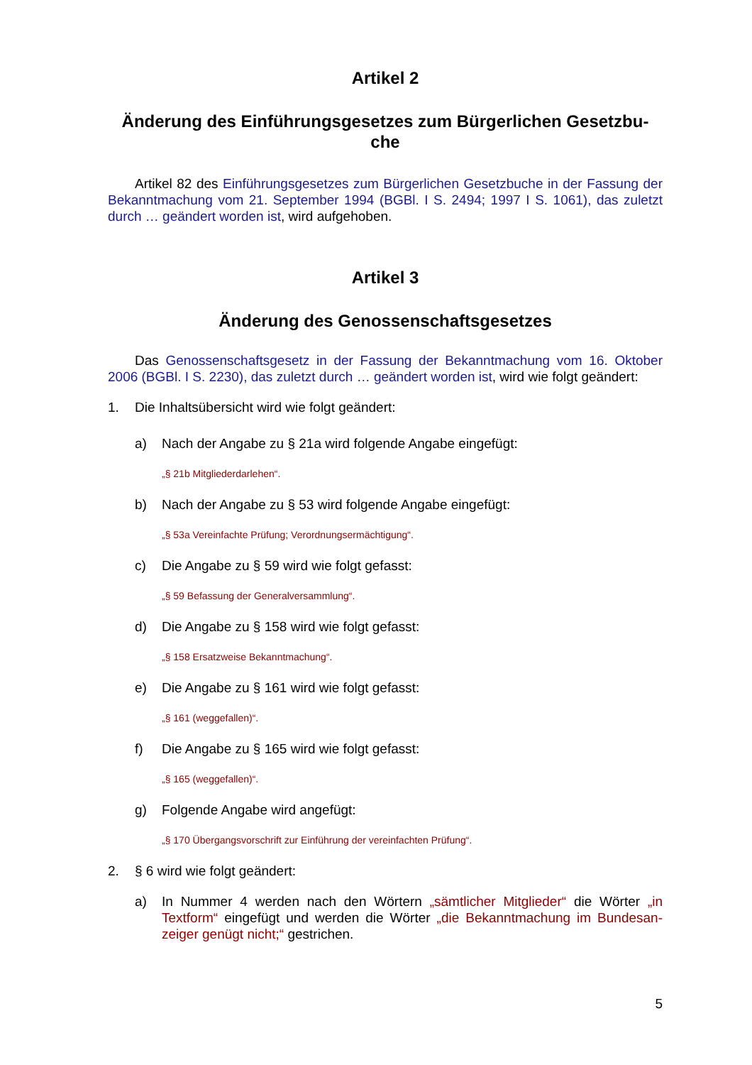Artikel 2
Änderung des Einführungsgesetzes zum Bürgerlichen Gesetzbu-
che
Artikel 82 des Einführungsgesetzes zum Bürgerlichen Gesetzbuche in der Fassung der Bekanntmachung vom 21. September 1994 (BGBl. I S. 2494; 1997 I S. 1061), das zuletzt durch … geändert worden ist, wird aufgehoben.
Artikel 3
Änderung des Genossenschaftsgesetzes
Das Genossenschaftsgesetz in der Fassung der Bekanntmachung vom 16. Oktober 2006 (BGBl. I S. 2230), das zuletzt durch … geändert worden ist, wird wie folgt geändert:
1. Die Inhaltsübersicht wird wie folgt geändert:
a) Nach der Angabe zu § 21a wird folgende Angabe eingefügt:
„§ 21b Mitgliederdarlehen“.
b) Nach der Angabe zu § 53 wird folgende Angabe eingefügt:
„§ 53a Vereinfachte Prüfung; Verordnungsermächtigung“.
c) Die Angabe zu § 59 wird wie folgt gefasst:
„§ 59 Befassung der Generalversammlung“.
d) Die Angabe zu § 158 wird wie folgt gefasst:
„§ 158 Ersatzweise Bekanntmachung“.
e) Die Angabe zu § 161 wird wie folgt gefasst:
„§ 161 (weggefallen)“.
f) Die Angabe zu § 165 wird wie folgt gefasst:
„§ 165 (weggefallen)“.
g) Folgende Angabe wird angefügt:
„§ 170 Übergangsvorschrift zur Einführung der vereinfachten Prüfung“.
2. § 6 wird wie folgt geändert:
a) In Nummer 4 werden nach den Wörtern „sämtlicher Mitglieder“ die Wörter „in Textform“ eingefügt und werden die Wörter „die Bekanntmachung im Bundesan-zeiger genügt nicht;“ gestrichen.
5